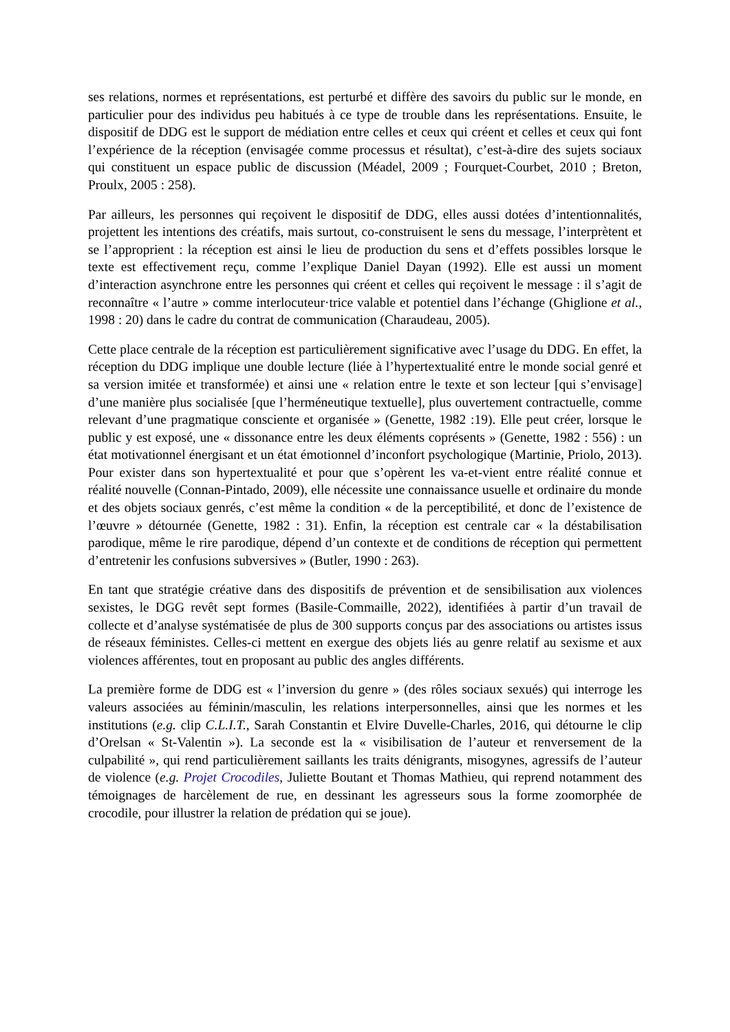ses relations, normes et représentations, est perturbé et diffère des savoirs du public sur le monde, en particulier pour des individus peu habitués à ce type de trouble dans les représentations. Ensuite, le dispositif de DDG est le support de médiation entre celles et ceux qui créent et celles et ceux qui font l’expérience de la réception (envisagée comme processus et résultat), c’est-à-dire des sujets sociaux qui constituent un espace public de discussion (Méadel, 2009 ; Fourquet-Courbet, 2010 ; Breton, Proulx, 2005 : 258).
Par ailleurs, les personnes qui reçoivent le dispositif de DDG, elles aussi dotées d’intentionnalités, projettent les intentions des créatifs, mais surtout, co-construisent le sens du message, l’interprètent et se l’approprient : la réception est ainsi le lieu de production du sens et d’effets possibles lorsque le texte est effectivement reçu, comme l’explique Daniel Dayan (1992). Elle est aussi un moment d’interaction asynchrone entre les personnes qui créent et celles qui reçoivent le message : il s’agit de reconnaître « l’autre » comme interlocuteur·trice valable et potentiel dans l’échange (Ghiglione et al., 1998 : 20) dans le cadre du contrat de communication (Charaudeau, 2005).
Cette place centrale de la réception est particulièrement significative avec l’usage du DDG. En effet, la réception du DDG implique une double lecture (liée à l’hypertextualité entre le monde social genré et sa version imitée et transformée) et ainsi une « relation entre le texte et son lecteur [qui s’envisage] d’une manière plus socialisée [que l’herméneutique textuelle], plus ouvertement contractuelle, comme relevant d’une pragmatique consciente et organisée » (Genette, 1982 :19). Elle peut créer, lorsque le public y est exposé, une « dissonance entre les deux éléments coprésents » (Genette, 1982 : 556) : un état motivationnel énergisant et un état émotionnel d’inconfort psychologique (Martinie, Priolo, 2013). Pour exister dans son hypertextualité et pour que s’opèrent les va-et-vient entre réalité connue et réalité nouvelle (Connan-Pintado, 2009), elle nécessite une connaissance usuelle et ordinaire du monde et des objets sociaux genrés, c’est même la condition « de la perceptibilité, et donc de l’existence de l’œuvre » détournée (Genette, 1982 : 31). Enfin, la réception est centrale car « la déstabilisation parodique, même le rire parodique, dépend d’un contexte et de conditions de réception qui permettent d’entretenir les confusions subversives » (Butler, 1990 : 263).
En tant que stratégie créative dans des dispositifs de prévention et de sensibilisation aux violences sexistes, le DGG revêt sept formes (Basile-Commaille, 2022), identifiées à partir d’un travail de collecte et d’analyse systématisée de plus de 300 supports conçus par des associations ou artistes issus de réseaux féministes. Celles-ci mettent en exergue des objets liés au genre relatif au sexisme et aux violences afférentes, tout en proposant au public des angles différents.
La première forme de DDG est « l’inversion du genre » (des rôles sociaux sexués) qui interroge les valeurs associées au féminin/masculin, les relations interpersonnelles, ainsi que les normes et les institutions (e.g. clip C.L.I.T., Sarah Constantin et Elvire Duvelle-Charles, 2016, qui détourne le clip d’Orelsan « St-Valentin »). La seconde est la « visibilisation de l’auteur et renversement de la culpabilité », qui rend particulièrement saillants les traits dénigrants, misogynes, agressifs de l’auteur de violence (e.g. Projet Crocodiles, Juliette Boutant et Thomas Mathieu, qui reprend notamment des témoignages de harcèlement de rue, en dessinant les agresseurs sous la forme zoomorphée de crocodile, pour illustrer la relation de prédation qui se joue).